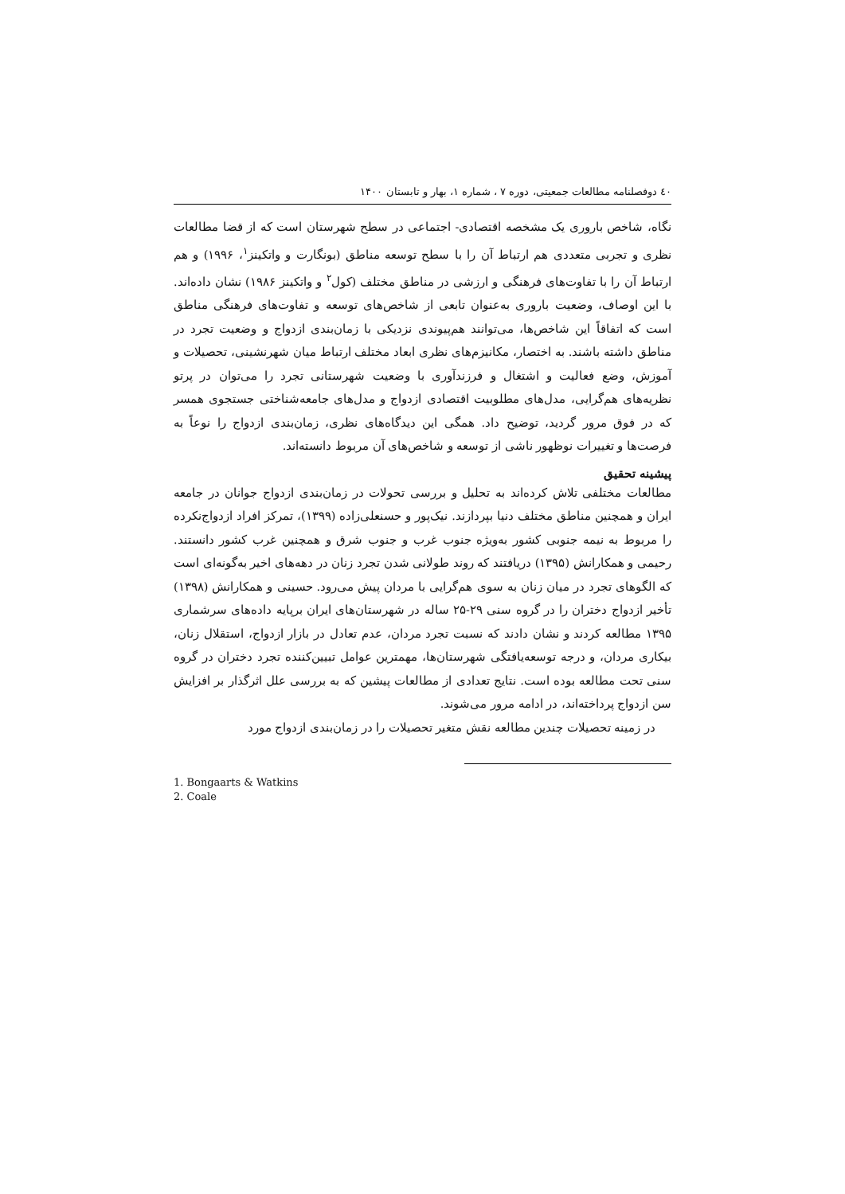٤٠ دوفصلنامه مطالعات جمعیتی، دوره ۷ ، شماره ۱، بهار و تابستان ۱۴۰۰
نگاه، شاخص باروری یک مشخصه اقتصادی- اجتماعی در سطح شهرستان است که از قضا مطالعات نظری و تجربی متعددی هم ارتباط آن را با سطح توسعه مناطق (بونگارت و واتکینز<sup>۱</sup>، ۱۹۹۶) و هم ارتباط آن را با تفاوت‌های فرهنگی و ارزشی در مناطق مختلف (کول<sup>۲</sup> و واتکینز ۱۹۸۶) نشان داده‌اند. با این اوصاف، وضعیت باروری به‌عنوان تابعی از شاخص‌های توسعه و تفاوت‌های فرهنگی مناطق است که اتفاقاً این شاخص‌ها، می‌توانند هم‌پیوندی نزدیکی با زمان‌بندی ازدواج و وضعیت تجرد در مناطق داشته باشند. به اختصار، مکانیزم‌های نظری ابعاد مختلف ارتباط میان شهرنشینی، تحصیلات و آموزش، وضع فعالیت و اشتغال و فرزندآوری با وضعیت شهرستانی تجرد را می‌توان در پرتو نظریه‌های هم‌گرایی، مدل‌های مطلوبیت اقتصادی ازدواج و مدل‌های جامعه‌شناختی جستجوی همسر که در فوق مرور گردید، توضیح داد. همگی این دیدگاه‌های نظری، زمان‌بندی ازدواج را نوعاً به فرصت‌ها و تغییرات نوظهور ناشی از توسعه و شاخص‌های آن مربوط دانسته‌اند.
پیشینه تحقیق
مطالعات مختلفی تلاش کرده‌اند به تحلیل و بررسی تحولات در زمان‌بندی ازدواج جوانان در جامعه ایران و همچنین مناطق مختلف دنیا بپردازند. نیک‌پور و حسنعلی‌زاده (۱۳۹۹)، تمرکز افراد ازدواج‌نکرده را مربوط به نیمه جنوبی کشور به‌ویژه جنوب غرب و جنوب شرق و همچنین غرب کشور دانستند. رحیمی و همکارانش (۱۳۹۵) دریافتند که روند طولانی شدن تجرد زنان در دهه‌های اخیر به‌گونه‌ای است که الگوهای تجرد در میان زنان به سوی هم‌گرایی با مردان پیش می‌رود. حسینی و همکارانش (۱۳۹۸) تأخیر ازدواج دختران را در گروه سنی ۲۹-۲۵ ساله در شهرستان‌های ایران برپایه داده‌های سرشماری ۱۳۹۵ مطالعه کردند و نشان دادند که نسبت تجرد مردان، عدم تعادل در بازار ازدواج، استقلال زنان، بیکاری مردان، و درجه توسعه‌یافتگی شهرستان‌ها، مهمترین عوامل تبیین‌کننده تجرد دختران در گروه سنی تحت مطالعه بوده است. نتایج تعدادی از مطالعات پیشین که به بررسی علل اثرگذار بر افزایش سن ازدواج پرداخته‌اند، در ادامه مرور می‌شوند.
در زمینه تحصیلات چندین مطالعه نقش متغیر تحصیلات را در زمان‌بندی ازدواج مورد
1. Bongaarts & Watkins
2. Coale